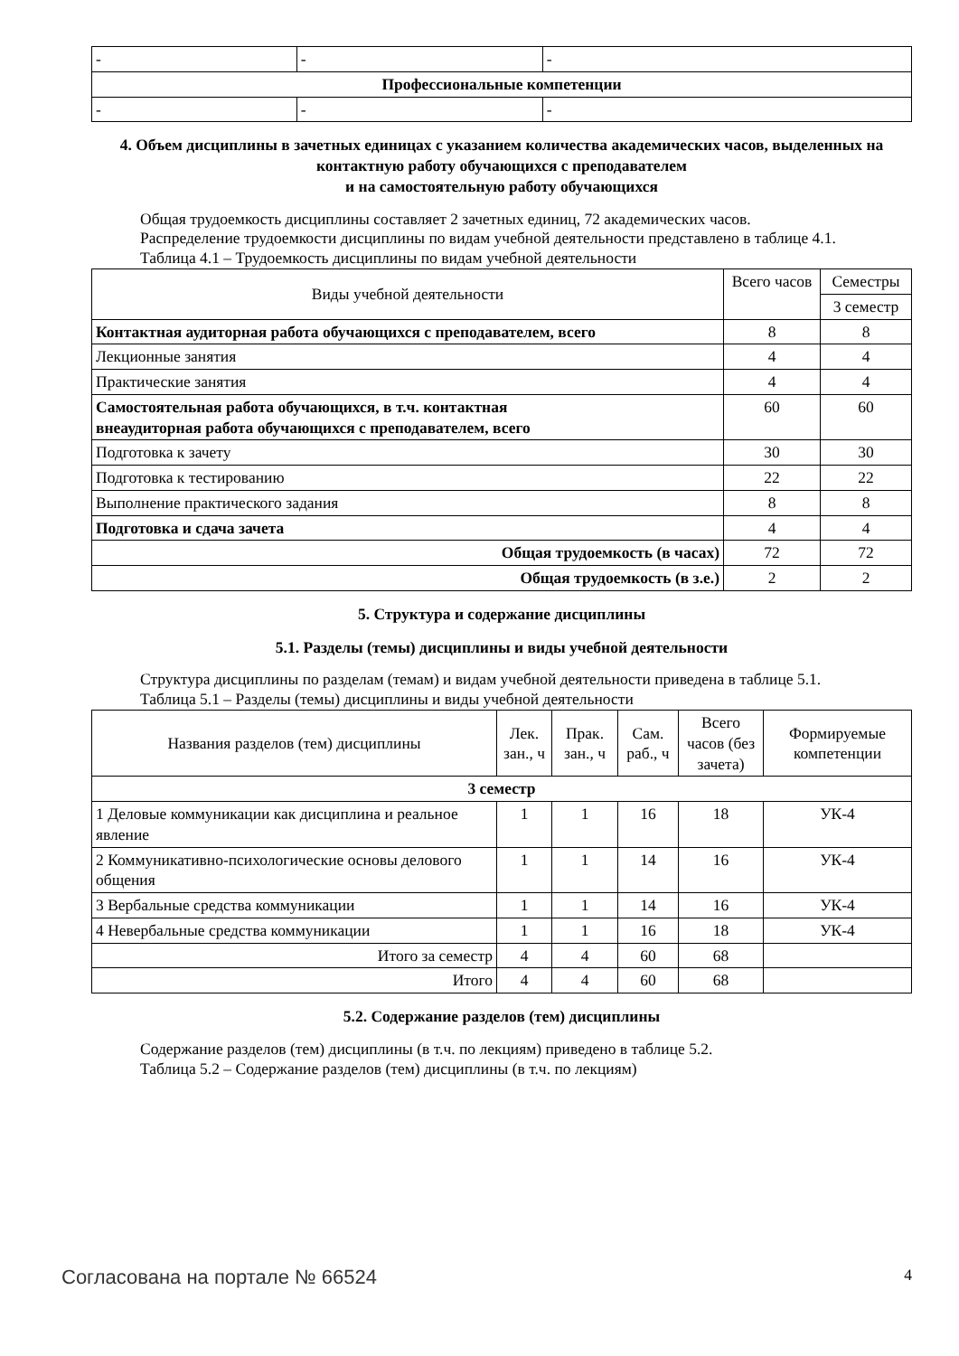| - | - | - |
| Профессиональные компетенции | | |
| - | - | - |
4. Объем дисциплины в зачетных единицах с указанием количества академических часов, выделенных на контактную работу обучающихся с преподавателем
и на самостоятельную работу обучающихся
Общая трудоемкость дисциплины составляет 2 зачетных единиц, 72 академических часов.
Распределение трудоемкости дисциплины по видам учебной деятельности представлено в таблице 4.1.
Таблица 4.1 – Трудоемкость дисциплины по видам учебной деятельности
| Виды учебной деятельности | Всего часов | Семестры |
| | | 3 семестр |
| Контактная аудиторная работа обучающихся с преподавателем, всего | 8 | 8 |
| Лекционные занятия | 4 | 4 |
| Практические занятия | 4 | 4 |
| Самостоятельная работа обучающихся, в т.ч. контактная внеаудиторная работа обучающихся с преподавателем, всего | 60 | 60 |
| Подготовка к зачету | 30 | 30 |
| Подготовка к тестированию | 22 | 22 |
| Выполнение практического задания | 8 | 8 |
| Подготовка и сдача зачета | 4 | 4 |
| Общая трудоемкость (в часах) | 72 | 72 |
| Общая трудоемкость (в з.е.) | 2 | 2 |
5. Структура и содержание дисциплины
5.1. Разделы (темы) дисциплины и виды учебной деятельности
Структура дисциплины по разделам (темам) и видам учебной деятельности приведена в таблице 5.1.
Таблица 5.1 – Разделы (темы) дисциплины и виды учебной деятельности
| Названия разделов (тем) дисциплины | Лек. зан., ч | Прак. зан., ч | Сам. раб., ч | Всего часов (без зачета) | Формируемые компетенции |
| 3 семестр | | | | | |
| 1 Деловые коммуникации как дисциплина и реальное явление | 1 | 1 | 16 | 18 | УК-4 |
| 2 Коммуникативно-психологические основы делового общения | 1 | 1 | 14 | 16 | УК-4 |
| 3 Вербальные средства коммуникации | 1 | 1 | 14 | 16 | УК-4 |
| 4 Невербальные средства коммуникации | 1 | 1 | 16 | 18 | УК-4 |
| Итого за семестр | 4 | 4 | 60 | 68 | |
| Итого | 4 | 4 | 60 | 68 | |
5.2. Содержание разделов (тем) дисциплины
Содержание разделов (тем) дисциплины (в т.ч. по лекциям) приведено в таблице 5.2.
Таблица 5.2 – Содержание разделов (тем) дисциплины (в т.ч. по лекциям)
Согласована на портале № 66524 4